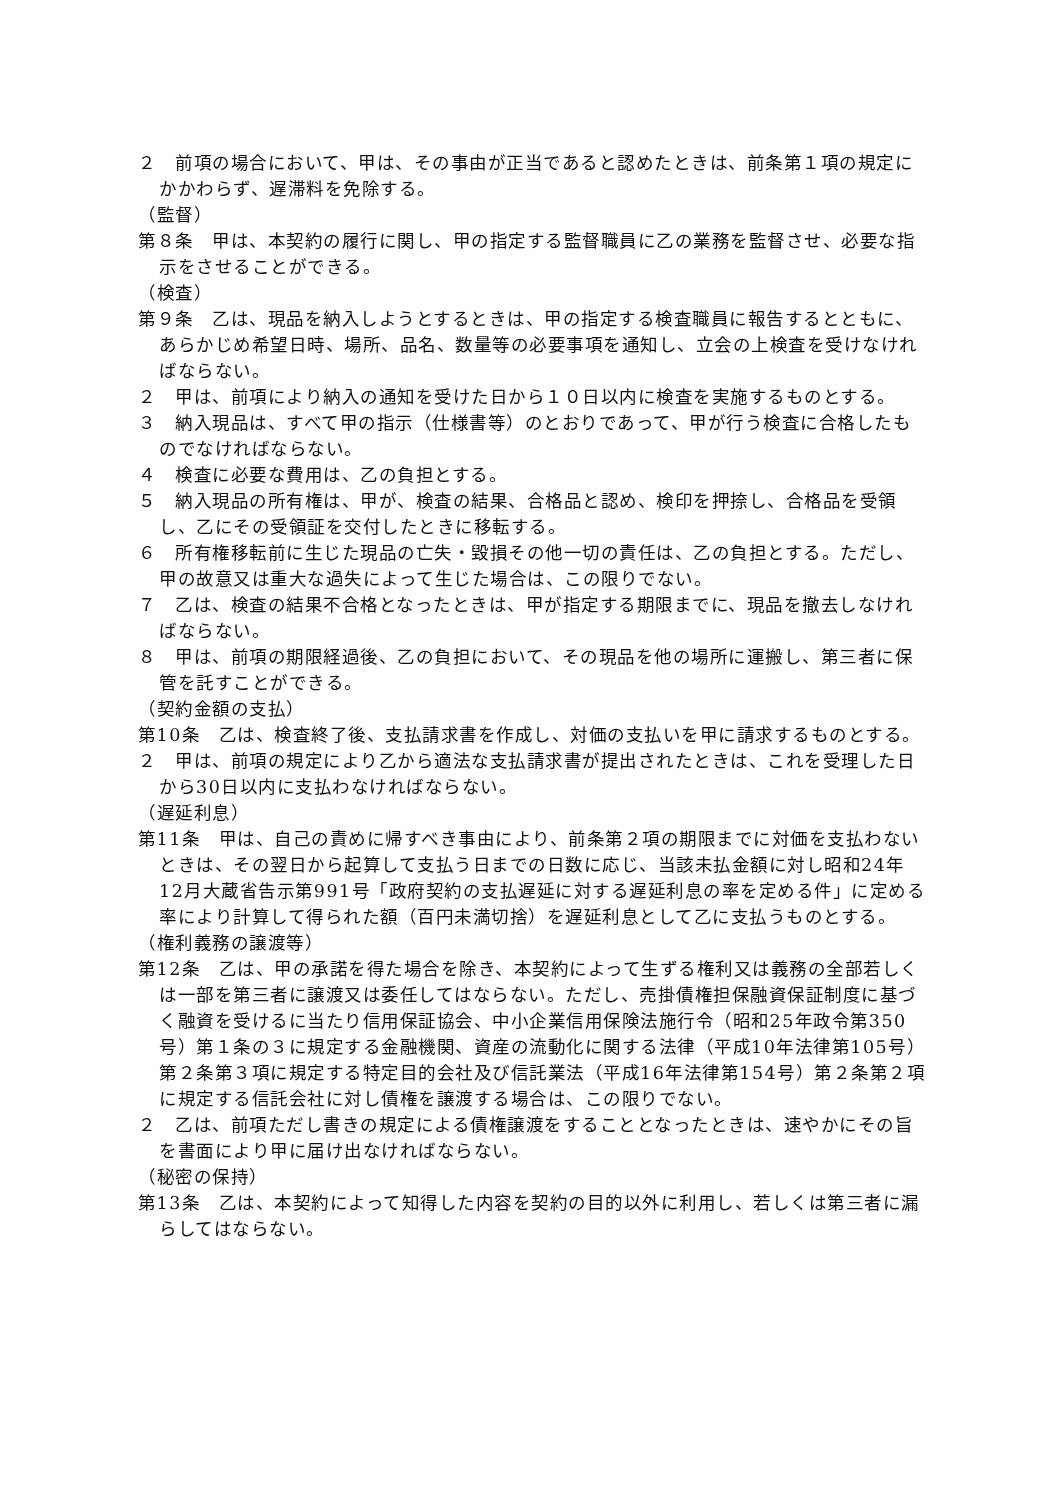２　前項の場合において、甲は、その事由が正当であると認めたときは、前条第１項の規定にかかわらず、遅滞料を免除する。
（監督）
第８条　甲は、本契約の履行に関し、甲の指定する監督職員に乙の業務を監督させ、必要な指示をさせることができる。
（検査）
第９条　乙は、現品を納入しようとするときは、甲の指定する検査職員に報告するとともに、あらかじめ希望日時、場所、品名、数量等の必要事項を通知し、立会の上検査を受けなければならない。
２　甲は、前項により納入の通知を受けた日から１０日以内に検査を実施するものとする。
３　納入現品は、すべて甲の指示（仕様書等）のとおりであって、甲が行う検査に合格したものでなければならない。
４　検査に必要な費用は、乙の負担とする。
５　納入現品の所有権は、甲が、検査の結果、合格品と認め、検印を押捺し、合格品を受領し、乙にその受領証を交付したときに移転する。
６　所有権移転前に生じた現品の亡失・毀損その他一切の責任は、乙の負担とする。ただし、甲の故意又は重大な過失によって生じた場合は、この限りでない。
７　乙は、検査の結果不合格となったときは、甲が指定する期限までに、現品を撤去しなければならない。
８　甲は、前項の期限経過後、乙の負担において、その現品を他の場所に運搬し、第三者に保管を託すことができる。
（契約金額の支払）
第10条　乙は、検査終了後、支払請求書を作成し、対価の支払いを甲に請求するものとする。
２　甲は、前項の規定により乙から適法な支払請求書が提出されたときは、これを受理した日から30日以内に支払わなければならない。
（遅延利息）
第11条　甲は、自己の責めに帰すべき事由により、前条第２項の期限までに対価を支払わないときは、その翌日から起算して支払う日までの日数に応じ、当該未払金額に対し昭和24年12月大蔵省告示第991号「政府契約の支払遅延に対する遅延利息の率を定める件」に定める率により計算して得られた額（百円未満切捨）を遅延利息として乙に支払うものとする。
（権利義務の譲渡等）
第12条　乙は、甲の承諾を得た場合を除き、本契約によって生ずる権利又は義務の全部若しくは一部を第三者に譲渡又は委任してはならない。ただし、売掛債権担保融資保証制度に基づく融資を受けるに当たり信用保証協会、中小企業信用保険法施行令（昭和25年政令第350号）第１条の３に規定する金融機関、資産の流動化に関する法律（平成10年法律第105号）第２条第３項に規定する特定目的会社及び信託業法（平成16年法律第154号）第２条第２項に規定する信託会社に対し債権を譲渡する場合は、この限りでない。
２　乙は、前項ただし書きの規定による債権譲渡をすることとなったときは、速やかにその旨を書面により甲に届け出なければならない。
（秘密の保持）
第13条　乙は、本契約によって知得した内容を契約の目的以外に利用し、若しくは第三者に漏らしてはならない。